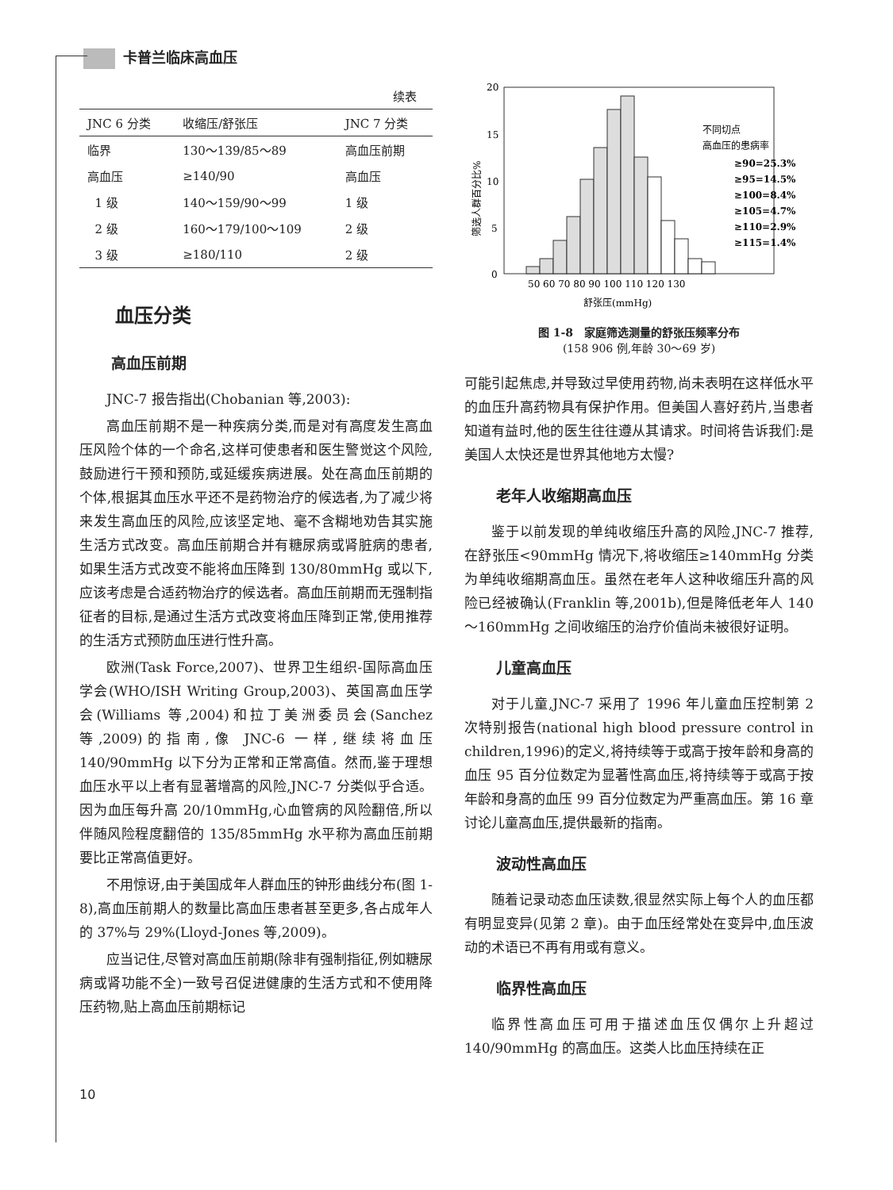卡普兰临床高血压
续表
| JNC 6 分类 | 收缩压/舒张压 | JNC 7 分类 |
| --- | --- | --- |
| 临界 | 130～139/85～89 | 高血压前期 |
| 高血压 | ≥140/90 | 高血压 |
| 1 级 | 140～159/90～99 | 1 级 |
| 2 级 | 160～179/100～109 | 2 级 |
| 3 级 | ≥180/110 | 2 级 |
血压分类
高血压前期
JNC-7 报告指出(Chobanian 等,2003):
高血压前期不是一种疾病分类,而是对有高度发生高血压风险个体的一个命名,这样可使患者和医生警觉这个风险,鼓励进行干预和预防,或延缓疾病进展。处在高血压前期的个体,根据其血压水平还不是药物治疗的候选者,为了减少将来发生高血压的风险,应该坚定地、毫不含糊地劝告其实施生活方式改变。高血压前期合并有糖尿病或肾脏病的患者,如果生活方式改变不能将血压降到 130/80mmHg 或以下,应该考虑是合适药物治疗的候选者。高血压前期而无强制指征者的目标,是通过生活方式改变将血压降到正常,使用推荐的生活方式预防血压进行性升高。
欧洲(Task Force,2007)、世界卫生组织-国际高血压学会(WHO/ISH Writing Group,2003)、英国高血压学会(Williams 等,2004)和拉丁美洲委员会(Sanchez 等,2009)的指南,像 JNC-6 一样,继续将血压 140/90mmHg 以下分为正常和正常高值。然而,鉴于理想血压水平以上者有显著增高的风险,JNC-7 分类似乎合适。因为血压每升高 20/10mmHg,心血管病的风险翻倍,所以伴随风险程度翻倍的 135/85mmHg 水平称为高血压前期要比正常高值更好。
不用惊讶,由于美国成年人群血压的钟形曲线分布(图 1-8),高血压前期人的数量比高血压患者甚至更多,各占成年人的 37%与 29%(Lloyd-Jones 等,2009)。
应当记住,尽管对高血压前期(除非有强制指征,例如糖尿病或肾功能不全)一致号召促进健康的生活方式和不使用降压药物,贴上高血压前期标记
20
15
10
5
0
筛选人群百分比%
50 60 70 80 90 100 110 120 130
舒张压(mmHg)
不同切点
高血压的患病率
≥90=25.3%
≥95=14.5%
≥100=8.4%
≥105=4.7%
≥110=2.9%
≥115=1.4%
图 1-8　家庭筛选测量的舒张压频率分布
(158 906 例,年龄 30～69 岁)
可能引起焦虑,并导致过早使用药物,尚未表明在这样低水平的血压升高药物具有保护作用。但美国人喜好药片,当患者知道有益时,他的医生往往遵从其请求。时间将告诉我们:是美国人太快还是世界其他地方太慢?
老年人收缩期高血压
鉴于以前发现的单纯收缩压升高的风险,JNC-7 推荐,在舒张压<90mmHg 情况下,将收缩压≥140mmHg 分类为单纯收缩期高血压。虽然在老年人这种收缩压升高的风险已经被确认(Franklin 等,2001b),但是降低老年人 140～160mmHg 之间收缩压的治疗价值尚未被很好证明。
儿童高血压
对于儿童,JNC-7 采用了 1996 年儿童血压控制第 2 次特别报告(national high blood pressure control in children,1996)的定义,将持续等于或高于按年龄和身高的血压 95 百分位数定为显著性高血压,将持续等于或高于按年龄和身高的血压 99 百分位数定为严重高血压。第 16 章讨论儿童高血压,提供最新的指南。
波动性高血压
随着记录动态血压读数,很显然实际上每个人的血压都有明显变异(见第 2 章)。由于血压经常处在变异中,血压波动的术语已不再有用或有意义。
临界性高血压
临界性高血压可用于描述血压仅偶尔上升超过 140/90mmHg 的高血压。这类人比血压持续在正
10